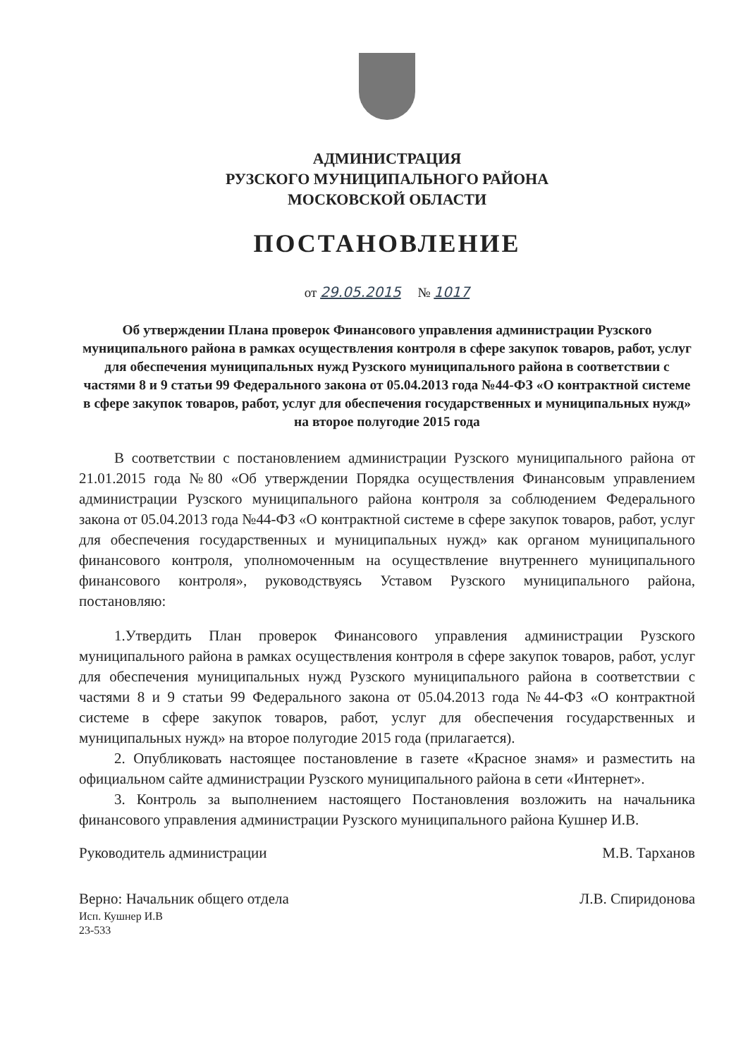АДМИНИСТРАЦИЯ
РУЗСКОГО МУНИЦИПАЛЬНОГО РАЙОНА
МОСКОВСКОЙ ОБЛАСТИ
ПОСТАНОВЛЕНИЕ
от 29.05.2015 № 1017
Об утверждении Плана проверок Финансового управления администрации Рузского муниципального района в рамках осуществления контроля в сфере закупок товаров, работ, услуг для обеспечения муниципальных нужд Рузского муниципального района в соответствии с частями 8 и 9 статьи 99 Федерального закона от 05.04.2013 года №44-ФЗ «О контрактной системе в сфере закупок товаров, работ, услуг для обеспечения государственных и муниципальных нужд» на второе полугодие 2015 года
В соответствии с постановлением администрации Рузского муниципального района от 21.01.2015 года №80 «Об утверждении Порядка осуществления Финансовым управлением администрации Рузского муниципального района контроля за соблюдением Федерального закона от 05.04.2013 года №44-ФЗ «О контрактной системе в сфере закупок товаров, работ, услуг для обеспечения государственных и муниципальных нужд» как органом муниципального финансового контроля, уполномоченным на осуществление внутреннего муниципального финансового контроля», руководствуясь Уставом Рузского муниципального района, постановляю:
1.Утвердить План проверок Финансового управления администрации Рузского муниципального района в рамках осуществления контроля в сфере закупок товаров, работ, услуг для обеспечения муниципальных нужд Рузского муниципального района в соответствии с частями 8 и 9 статьи 99 Федерального закона от 05.04.2013 года №44-ФЗ «О контрактной системе в сфере закупок товаров, работ, услуг для обеспечения государственных и муниципальных нужд» на второе полугодие 2015 года (прилагается).
2. Опубликовать настоящее постановление в газете «Красное знамя» и разместить на официальном сайте администрации Рузского муниципального района в сети «Интернет».
3. Контроль за выполнением настоящего Постановления возложить на начальника финансового управления администрации Рузского муниципального района Кушнер И.В.
Руководитель администрации М.В. Тарханов
Верно: Начальник общего отдела Л.В. Спиридонова
Исп. Кушнер И.В
23-533